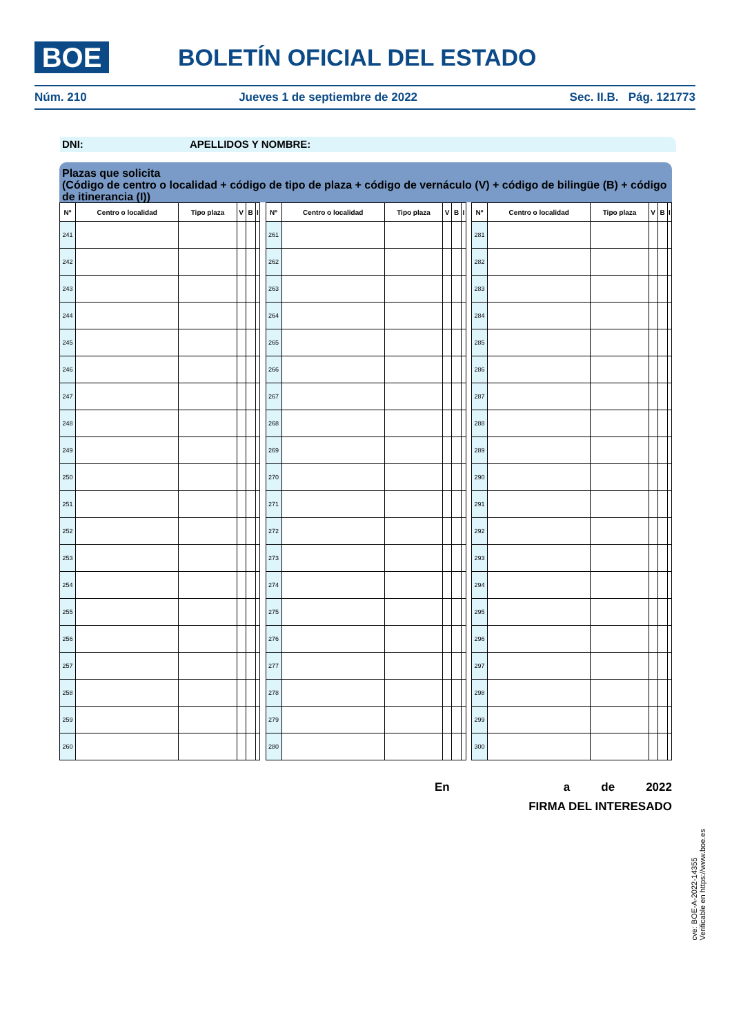BOE BOLETÍN OFICIAL DEL ESTADO
Núm. 210 Jueves 1 de septiembre de 2022 Sec. II.B. Pág. 121773
DNI: APELLIDOS Y NOMBRE:
Plazas que solicita
(Código de centro o localidad + código de tipo de plaza + código de vernáculo (V) + código de bilingüe (B) + código de itinerancia (I))
| Nº | Centro o localidad | Tipo plaza | V | B | I |
| --- | --- | --- | --- | --- | --- |
| 241 | | | | | |
| 242 | | | | | |
| 243 | | | | | |
| 244 | | | | | |
| 245 | | | | | |
| 246 | | | | | |
| 247 | | | | | |
| 248 | | | | | |
| 249 | | | | | |
| 250 | | | | | |
| 251 | | | | | |
| 252 | | | | | |
| 253 | | | | | |
| 254 | | | | | |
| 255 | | | | | |
| 256 | | | | | |
| 257 | | | | | |
| 258 | | | | | |
| 259 | | | | | |
| 260 | | | | | |
| Nº | Centro o localidad | Tipo plaza | V | B | I |
| --- | --- | --- | --- | --- | --- |
| 261 | | | | | |
| 262 | | | | | |
| 263 | | | | | |
| 264 | | | | | |
| 265 | | | | | |
| 266 | | | | | |
| 267 | | | | | |
| 268 | | | | | |
| 269 | | | | | |
| 270 | | | | | |
| 271 | | | | | |
| 272 | | | | | |
| 273 | | | | | |
| 274 | | | | | |
| 275 | | | | | |
| 276 | | | | | |
| 277 | | | | | |
| 278 | | | | | |
| 279 | | | | | |
| 280 | | | | | |
| Nº | Centro o localidad | Tipo plaza | V | B | I |
| --- | --- | --- | --- | --- | --- |
| 281 | | | | | |
| 282 | | | | | |
| 283 | | | | | |
| 284 | | | | | |
| 285 | | | | | |
| 286 | | | | | |
| 287 | | | | | |
| 288 | | | | | |
| 289 | | | | | |
| 290 | | | | | |
| 291 | | | | | |
| 292 | | | | | |
| 293 | | | | | |
| 294 | | | | | |
| 295 | | | | | |
| 296 | | | | | |
| 297 | | | | | |
| 298 | | | | | |
| 299 | | | | | |
| 300 | | | | | |
En a de 2022
FIRMA DEL INTERESADO
cve: BOE-A-2022-14355
Verificable en https://www.boe.es